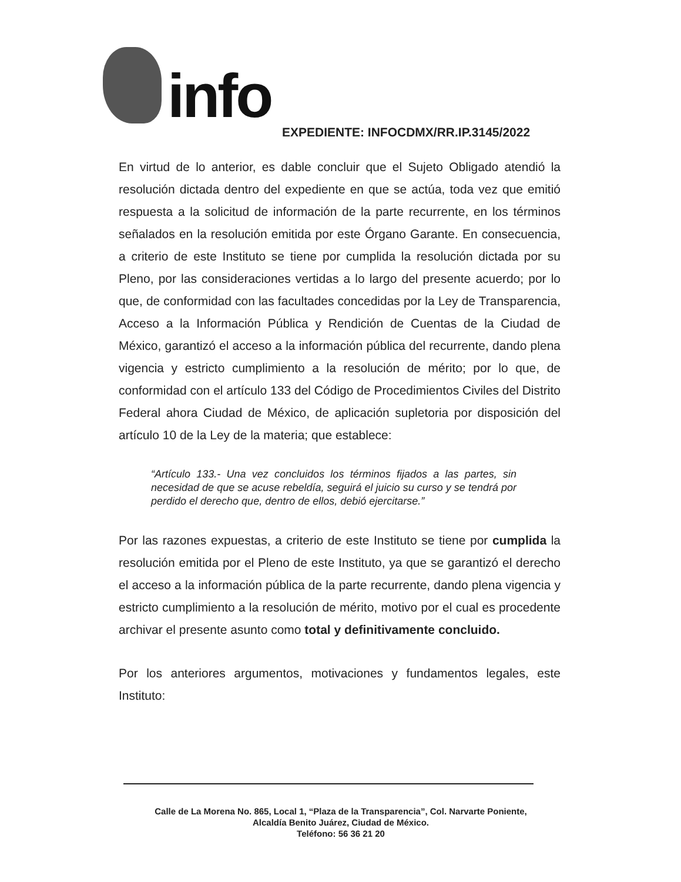info
EXPEDIENTE: INFOCDMX/RR.IP.3145/2022
En virtud de lo anterior, es dable concluir que el Sujeto Obligado atendió la resolución dictada dentro del expediente en que se actúa, toda vez que emitió respuesta a la solicitud de información de la parte recurrente, en los términos señalados en la resolución emitida por este Órgano Garante. En consecuencia, a criterio de este Instituto se tiene por cumplida la resolución dictada por su Pleno, por las consideraciones vertidas a lo largo del presente acuerdo; por lo que, de conformidad con las facultades concedidas por la Ley de Transparencia, Acceso a la Información Pública y Rendición de Cuentas de la Ciudad de México, garantizó el acceso a la información pública del recurrente, dando plena vigencia y estricto cumplimiento a la resolución de mérito; por lo que, de conformidad con el artículo 133 del Código de Procedimientos Civiles del Distrito Federal ahora Ciudad de México, de aplicación supletoria por disposición del artículo 10 de la Ley de la materia; que establece:
“Artículo 133.- Una vez concluidos los términos fijados a las partes, sin necesidad de que se acuse rebeldía, seguirá el juicio su curso y se tendrá por perdido el derecho que, dentro de ellos, debió ejercitarse.”
Por las razones expuestas, a criterio de este Instituto se tiene por cumplida la resolución emitida por el Pleno de este Instituto, ya que se garantizó el derecho el acceso a la información pública de la parte recurrente, dando plena vigencia y estricto cumplimiento a la resolución de mérito, motivo por el cual es procedente archivar el presente asunto como total y definitivamente concluido.
Por los anteriores argumentos, motivaciones y fundamentos legales, este Instituto:
Calle de La Morena No. 865, Local 1, “Plaza de la Transparencia”, Col. Narvarte Poniente,
Alcaldía Benito Juárez, Ciudad de México.
Teléfono: 56 36 21 20